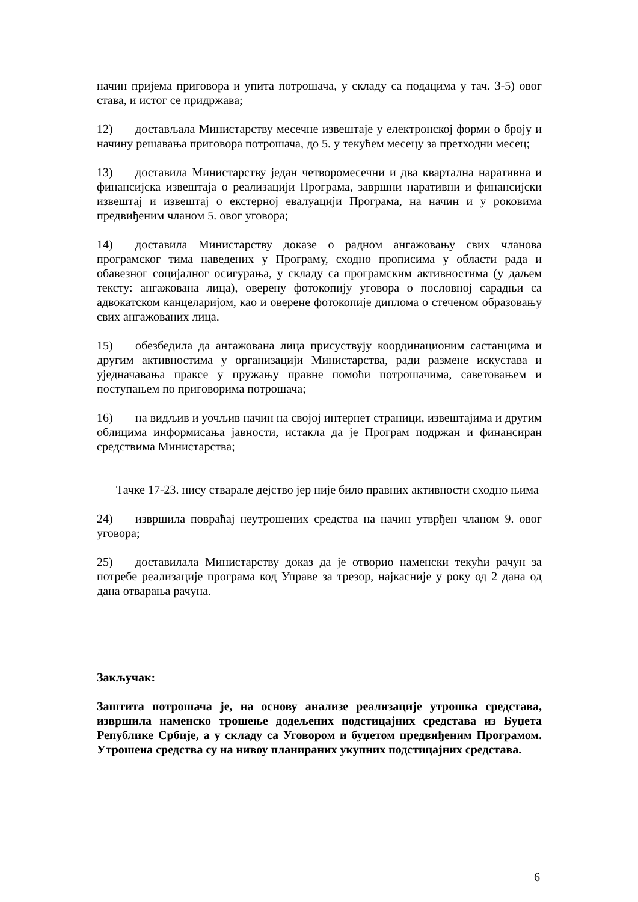начин пријема приговора и упита потрошача, у складу са подацима у тач. 3-5) овог става, и истог се придржава;
12) достављала Министарству месечне извештаје у електронској форми о броју и начину решавања приговора потрошача, до 5. у текућем месецу за претходни месец;
13) доставила Министарству један четворомесечни и два квартална наративна и финансијска извештаја о реализацији Програма, завршни наративни и финансијски извештај и извештај о екстерној евалуацији Програма, на начин и у роковима предвиђеним чланом 5. овог уговора;
14) доставила Министарству доказе о радном ангажовању свих чланова програмског тима наведених у Програму, сходно прописима у области рада и обавезног социјалног осигурања, у складу са програмским активностима (у даљем тексту: ангажована лица), оверену фотокопију уговора о пословној сарадњи са адвокатском канцеларијом, као и оверене фотокопије диплома о стеченом образовању свих ангажованих лица.
15) обезбедила да ангажована лица присуствују координационим састанцима и другим активностима у организацији Министарства, ради размене искустава и уједначавања праксе у пружању правне помоћи потрошачима, саветовањем и поступањем по приговорима потрошача;
16) на видљив и уочљив начин на својој интернет страници, извештајима и другим облицима информисања јавности, истакла да је Програм подржан и финансиран средствима Министарства;
Тачке 17-23. нису стварале дејство јер није било правних активности сходно њима
24) извршила повраћај неутрошених средства на начин утврђен чланом 9. овог уговора;
25) доставилала Министарству доказ да је отворио наменски текући рачун за потребе реализације програма код Управе за трезор, најкасније у року од 2 дана од дана отварања рачуна.
Закључак:
Заштита потрошача је, на основу анализе реализације утрошка средстава, извршила наменско трошење додељених подстицајних средстава из Буџета Републике Србије, а у складу са Уговором и буџетом предвиђеним Програмом. Утрошена средства су на нивоу планираних укупних подстицајних средстава.
6